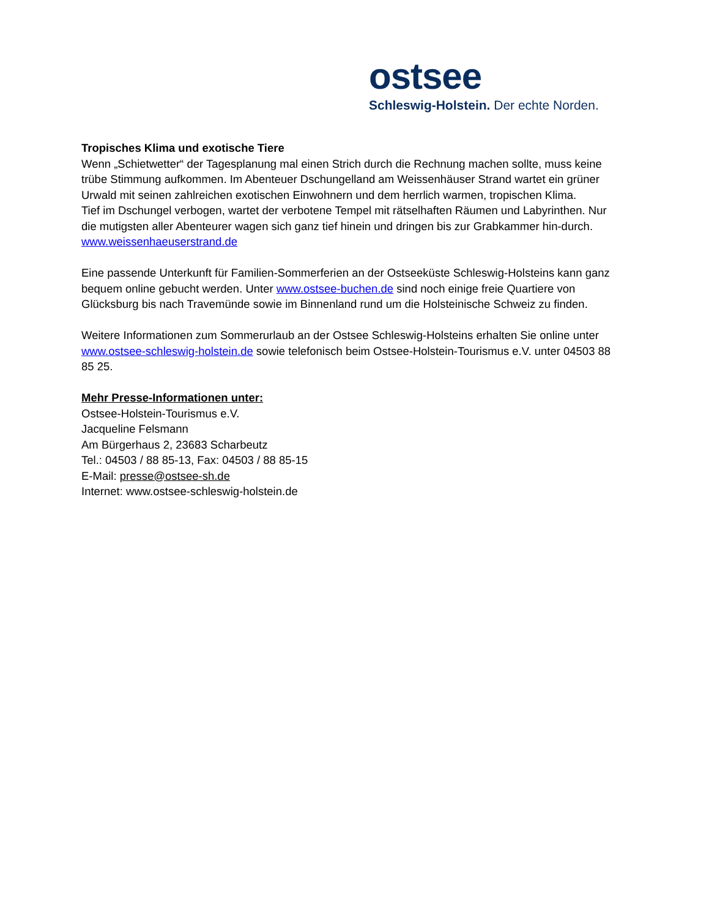ostsee
Schleswig-Holstein. Der echte Norden.
Tropisches Klima und exotische Tiere
Wenn „Schietwetter“ der Tagesplanung mal einen Strich durch die Rechnung machen sollte, muss keine trübe Stimmung aufkommen. Im Abenteuer Dschungelland am Weissenhäuser Strand wartet ein grüner Urwald mit seinen zahlreichen exotischen Einwohnern und dem herrlich warmen, tropischen Klima.
Tief im Dschungel verbogen, wartet der verbotene Tempel mit rätselhaften Räumen und Labyrinthen. Nur die mutigsten aller Abenteurer wagen sich ganz tief hinein und dringen bis zur Grabkammer hin-durch. www.weissenhaeuserstrand.de
Eine passende Unterkunft für Familien-Sommerferien an der Ostseeküste Schleswig-Holsteins kann ganz bequem online gebucht werden. Unter www.ostsee-buchen.de sind noch einige freie Quartiere von Glücksburg bis nach Travemünde sowie im Binnenland rund um die Holsteinische Schweiz zu finden.
Weitere Informationen zum Sommerurlaub an der Ostsee Schleswig-Holsteins erhalten Sie online unter www.ostsee-schleswig-holstein.de sowie telefonisch beim Ostsee-Holstein-Tourismus e.V. unter 04503 88 85 25.
Mehr Presse-Informationen unter:
Ostsee-Holstein-Tourismus e.V.
Jacqueline Felsmann
Am Bürgerhaus 2, 23683 Scharbeutz
Tel.: 04503 / 88 85-13, Fax: 04503 / 88 85-15
E-Mail: presse@ostsee-sh.de
Internet: www.ostsee-schleswig-holstein.de